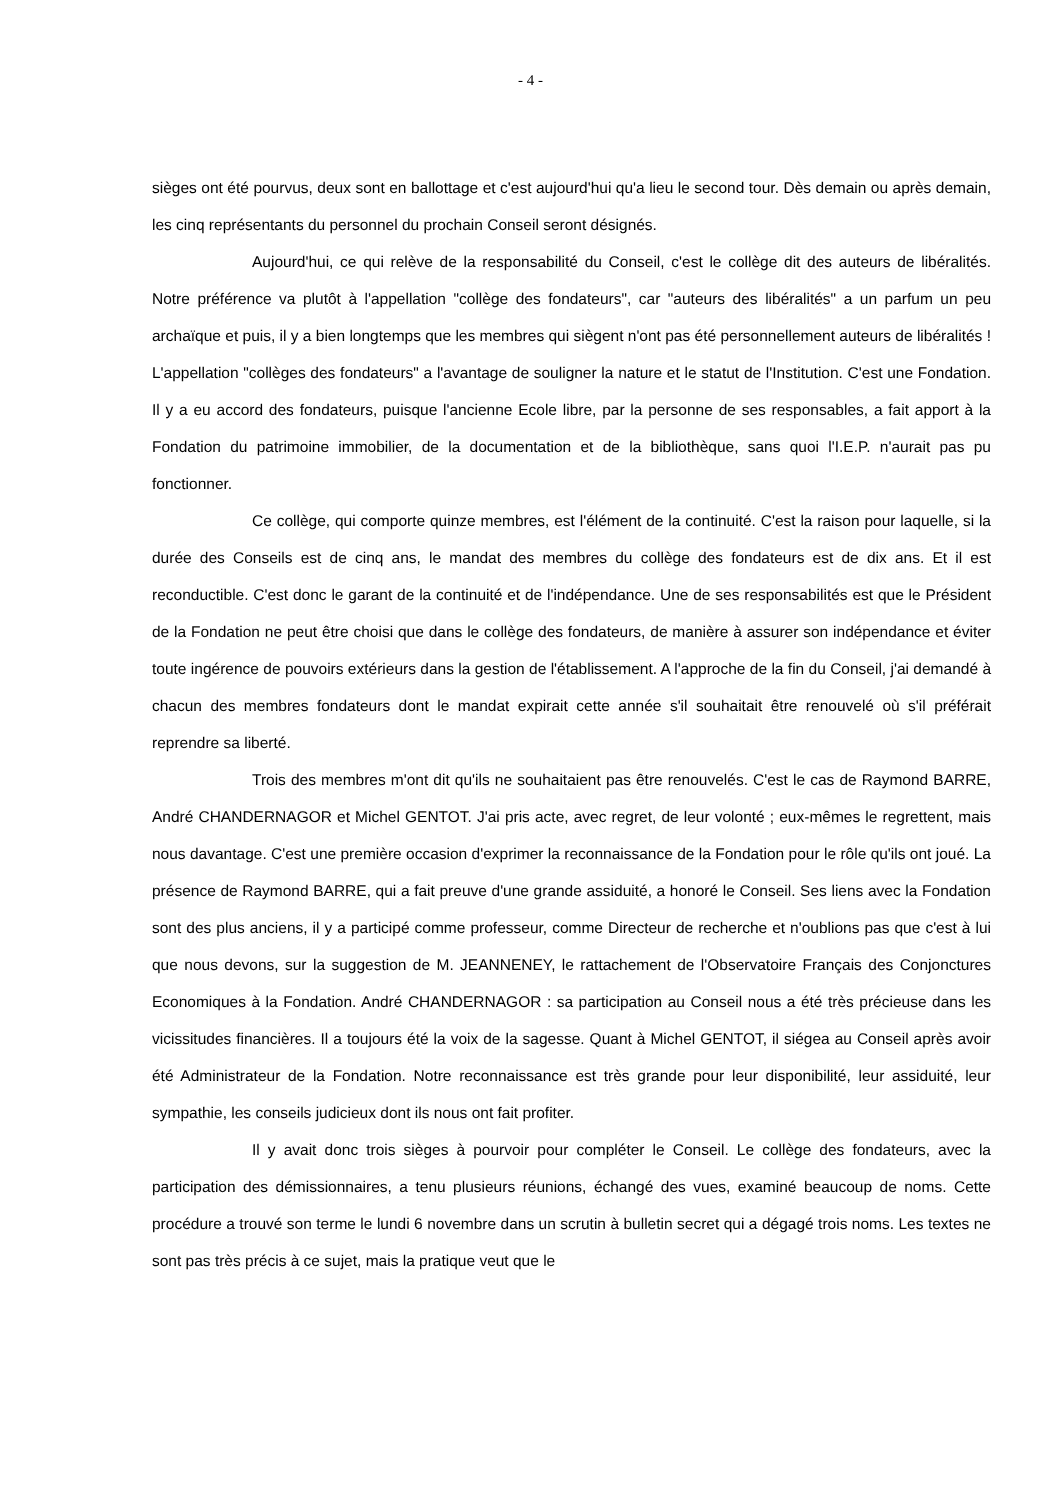- 4 -
sièges ont été pourvus, deux sont en ballottage et c'est aujourd'hui qu'a lieu le second tour. Dès demain ou après demain, les cinq représentants du personnel du prochain Conseil seront désignés.
Aujourd'hui, ce qui relève de la responsabilité du Conseil, c'est le collège dit des auteurs de libéralités. Notre préférence va plutôt à l'appellation "collège des fondateurs", car "auteurs des libéralités" a un parfum un peu archaïque et puis, il y a bien longtemps que les membres qui siègent n'ont pas été personnellement auteurs de libéralités ! L'appellation "collèges des fondateurs" a l'avantage de souligner la nature et le statut de l'Institution. C'est une Fondation. Il y a eu accord des fondateurs, puisque l'ancienne Ecole libre, par la personne de ses responsables, a fait apport à la Fondation du patrimoine immobilier, de la documentation et de la bibliothèque, sans quoi l'I.E.P. n'aurait pas pu fonctionner.
Ce collège, qui comporte quinze membres, est l'élément de la continuité. C'est la raison pour laquelle, si la durée des Conseils est de cinq ans, le mandat des membres du collège des fondateurs est de dix ans. Et il est reconductible. C'est donc le garant de la continuité et de l'indépendance. Une de ses responsabilités est que le Président de la Fondation ne peut être choisi que dans le collège des fondateurs, de manière à assurer son indépendance et éviter toute ingérence de pouvoirs extérieurs dans la gestion de l'établissement. A l'approche de la fin du Conseil, j'ai demandé à chacun des membres fondateurs dont le mandat expirait cette année s'il souhaitait être renouvelé où s'il préférait reprendre sa liberté.
Trois des membres m'ont dit qu'ils ne souhaitaient pas être renouvelés. C'est le cas de Raymond BARRE, André CHANDERNAGOR et Michel GENTOT. J'ai pris acte, avec regret, de leur volonté ; eux-mêmes le regrettent, mais nous davantage. C'est une première occasion d'exprimer la reconnaissance de la Fondation pour le rôle qu'ils ont joué. La présence de Raymond BARRE, qui a fait preuve d'une grande assiduité, a honoré le Conseil. Ses liens avec la Fondation sont des plus anciens, il y a participé comme professeur, comme Directeur de recherche et n'oublions pas que c'est à lui que nous devons, sur la suggestion de M. JEANNENEY, le rattachement de l'Observatoire Français des Conjonctures Economiques à la Fondation. André CHANDERNAGOR : sa participation au Conseil nous a été très précieuse dans les vicissitudes financières. Il a toujours été la voix de la sagesse. Quant à Michel GENTOT, il siégea au Conseil après avoir été Administrateur de la Fondation. Notre reconnaissance est très grande pour leur disponibilité, leur assiduité, leur sympathie, les conseils judicieux dont ils nous ont fait profiter.
Il y avait donc trois sièges à pourvoir pour compléter le Conseil. Le collège des fondateurs, avec la participation des démissionnaires, a tenu plusieurs réunions, échangé des vues, examiné beaucoup de noms. Cette procédure a trouvé son terme le lundi 6 novembre dans un scrutin à bulletin secret qui a dégagé trois noms. Les textes ne sont pas très précis à ce sujet, mais la pratique veut que le